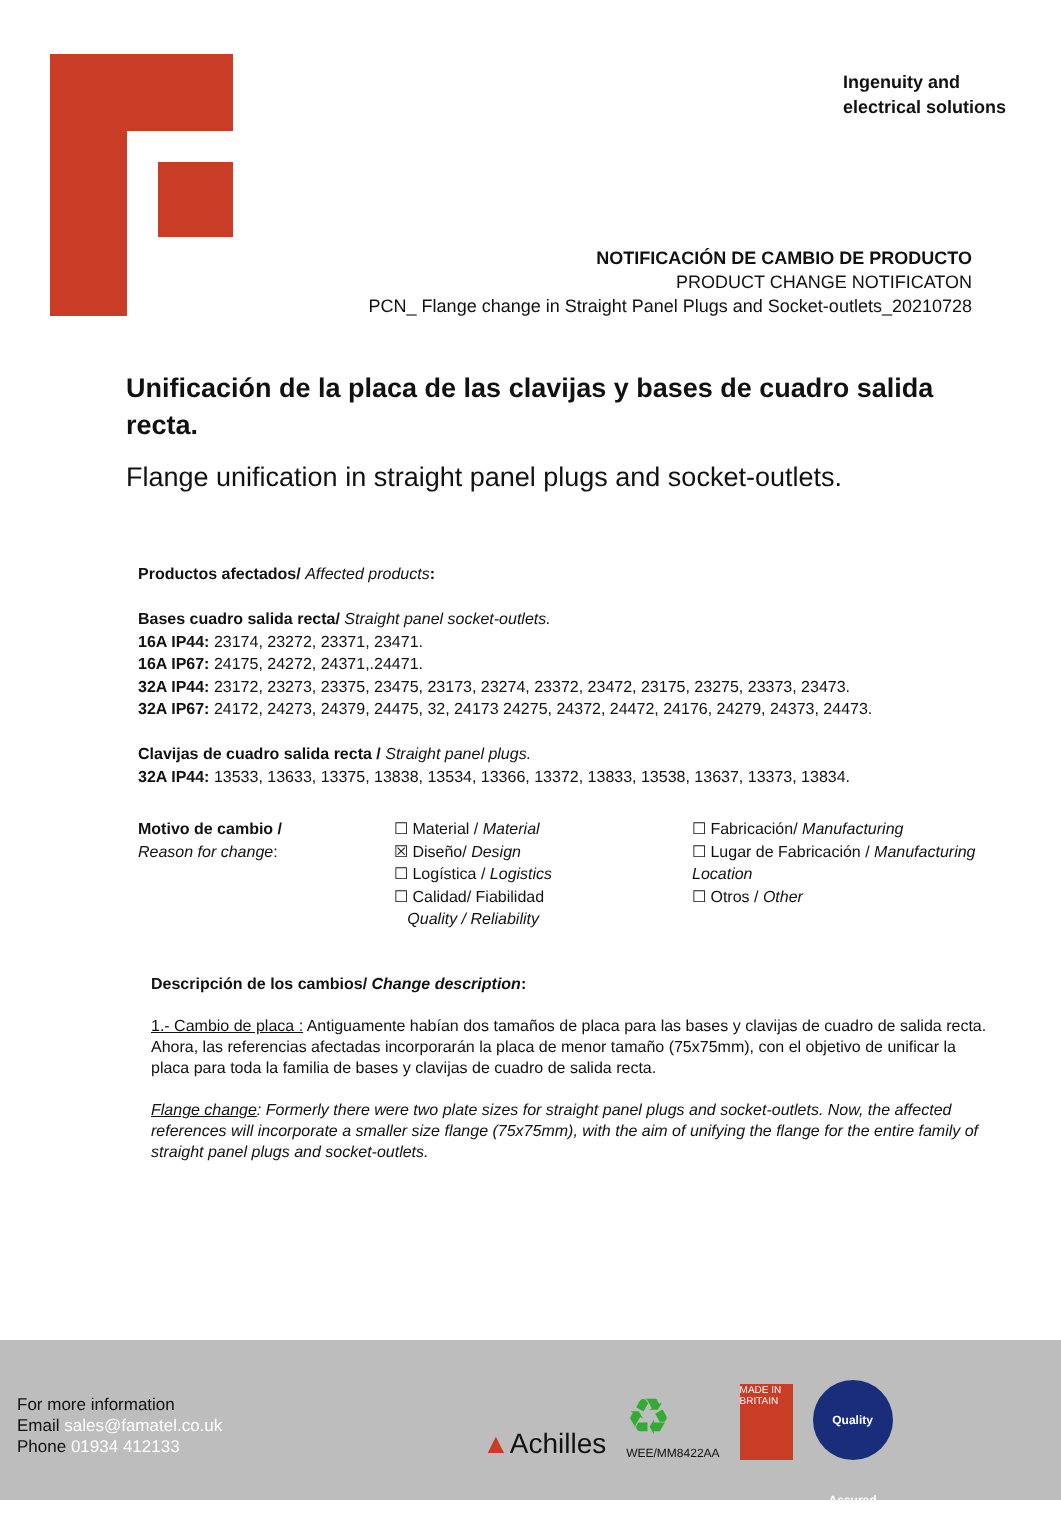Ingenuity and
electrical solutions
NOTIFICACIÓN DE CAMBIO DE PRODUCTO
PRODUCT CHANGE NOTIFICATON
PCN_ Flange change in Straight Panel Plugs and Socket-outlets_20210728
Unificación de la placa de las clavijas y bases de cuadro salida recta.
Flange unification in straight panel plugs and socket-outlets.
Productos afectados/ Affected products:
Bases cuadro salida recta/ Straight panel socket-outlets.
16A IP44: 23174, 23272, 23371, 23471.
16A IP67: 24175, 24272, 24371,.24471.
32A IP44: 23172, 23273, 23375, 23475, 23173, 23274, 23372, 23472, 23175, 23275, 23373, 23473.
32A IP67: 24172, 24273, 24379, 24475, 32, 24173 24275, 24372, 24472, 24176, 24279, 24373, 24473.
Clavijas de cuadro salida recta / Straight panel plugs.
32A IP44: 13533, 13633, 13375, 13838, 13534, 13366, 13372, 13833, 13538, 13637, 13373, 13834.
Motivo de cambio /
Reason for change:
☐ Material / Material
☒ Diseño/ Design
☐ Logística / Logistics
☐ Calidad/ Fiabilidad
Quality / Reliability
☐ Fabricación/ Manufacturing
☐ Lugar de Fabricación / Manufacturing Location
☐ Otros / Other
Descripción de los cambios/ Change description:
1.- Cambio de placa : Antiguamente habían dos tamaños de placa para las bases y clavijas de cuadro de salida recta. Ahora, las referencias afectadas incorporarán la placa de menor tamaño (75x75mm), con el objetivo de unificar la placa para toda la familia de bases y clavijas de cuadro de salida recta.
Flange change: Formerly there were two plate sizes for straight panel plugs and socket-outlets. Now, the affected references will incorporate a smaller size flange (75x75mm), with the aim of unifying the flange for the entire family of straight panel plugs and socket-outlets.
For more information
Email sales@famatel.co.uk
Phone 01934 412133
▲Achilles
♻
WEE/MM8422AA
MADE IN BRITAIN
Quality Assured